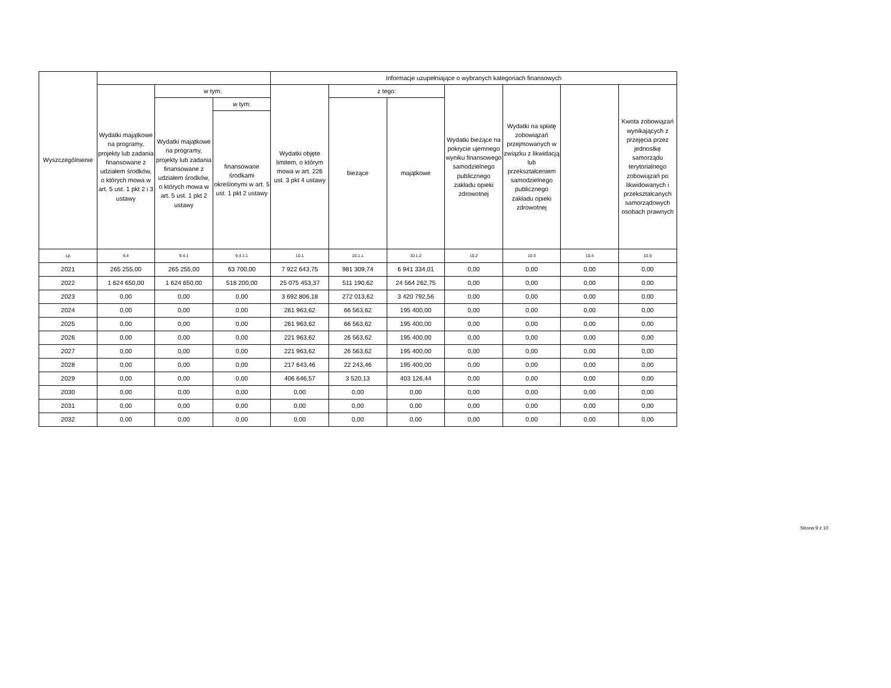| Wyszczególnienie | | | | Informacje uzupełniające o wybranych kategoriach finansowych | | | | | | |
| --- | --- | --- | --- | --- | --- | --- | --- | --- | --- | --- |
| | Wydatki majątkowe na programy, projekty lub zadania finansowane z udziałem środków, o których mowa w art. 5 ust. 1 pkt 2 i 3 ustawy | w tym: | | Wydatki objęte limitem, o którym mowa w art. 226 ust. 3 pkt 4 ustawy | z tego: | | Wydatki bieżące na pokrycie ujemnego wyniku finansowego samodzielnego publicznego zakładu opieki zdrowotnej | Wydatki na spłatę zobowiązań przejmowanych w związku z likwidacją lub przekształceniem samodzielnego publicznego zakładu opieki zdrowotnej | | Kwota zobowiązań wynikających z przejęcia przez jednostkę samorządu terytorialnego zobowiązań po likwidowanych i przekształcanych samorządowych osobach prawnych |
| | | Wydatki majątkowe na programy, projekty lub zadania finansowane z udziałem środków, o których mowa w art. 5 ust. 1 pkt 2 ustawy | w tym: | | bieżące | majątkowe | | | | |
| | | | finansowane środkami określonymi w art. 5 ust. 1 pkt 2 ustawy | | | | | | | |
| Lp | 9.4 | 9.4.1 | 9.4.1.1 | 10.1 | 10.1.1 | 10.1.2 | 10.2 | 10.3 | 10.4 | 10.5 |
| 2021 | 265 255,00 | 265 255,00 | 63 700,00 | 7 922 643,75 | 981 309,74 | 6 941 334,01 | 0,00 | 0,00 | 0,00 | 0,00 |
| 2022 | 1 624 650,00 | 1 624 650,00 | 518 200,00 | 25 075 453,37 | 511 190,62 | 24 564 262,75 | 0,00 | 0,00 | 0,00 | 0,00 |
| 2023 | 0,00 | 0,00 | 0,00 | 3 692 806,18 | 272 013,62 | 3 420 792,56 | 0,00 | 0,00 | 0,00 | 0,00 |
| 2024 | 0,00 | 0,00 | 0,00 | 261 963,62 | 66 563,62 | 195 400,00 | 0,00 | 0,00 | 0,00 | 0,00 |
| 2025 | 0,00 | 0,00 | 0,00 | 261 963,62 | 66 563,62 | 195 400,00 | 0,00 | 0,00 | 0,00 | 0,00 |
| 2026 | 0,00 | 0,00 | 0,00 | 221 963,62 | 26 563,62 | 195 400,00 | 0,00 | 0,00 | 0,00 | 0,00 |
| 2027 | 0,00 | 0,00 | 0,00 | 221 963,62 | 26 563,62 | 195 400,00 | 0,00 | 0,00 | 0,00 | 0,00 |
| 2028 | 0,00 | 0,00 | 0,00 | 217 643,46 | 22 243,46 | 195 400,00 | 0,00 | 0,00 | 0,00 | 0,00 |
| 2029 | 0,00 | 0,00 | 0,00 | 406 646,57 | 3 520,13 | 403 126,44 | 0,00 | 0,00 | 0,00 | 0,00 |
| 2030 | 0,00 | 0,00 | 0,00 | 0,00 | 0,00 | 0,00 | 0,00 | 0,00 | 0,00 | 0,00 |
| 2031 | 0,00 | 0,00 | 0,00 | 0,00 | 0,00 | 0,00 | 0,00 | 0,00 | 0,00 | 0,00 |
| 2032 | 0,00 | 0,00 | 0,00 | 0,00 | 0,00 | 0,00 | 0,00 | 0,00 | 0,00 | 0,00 |
Strona 9 z 10